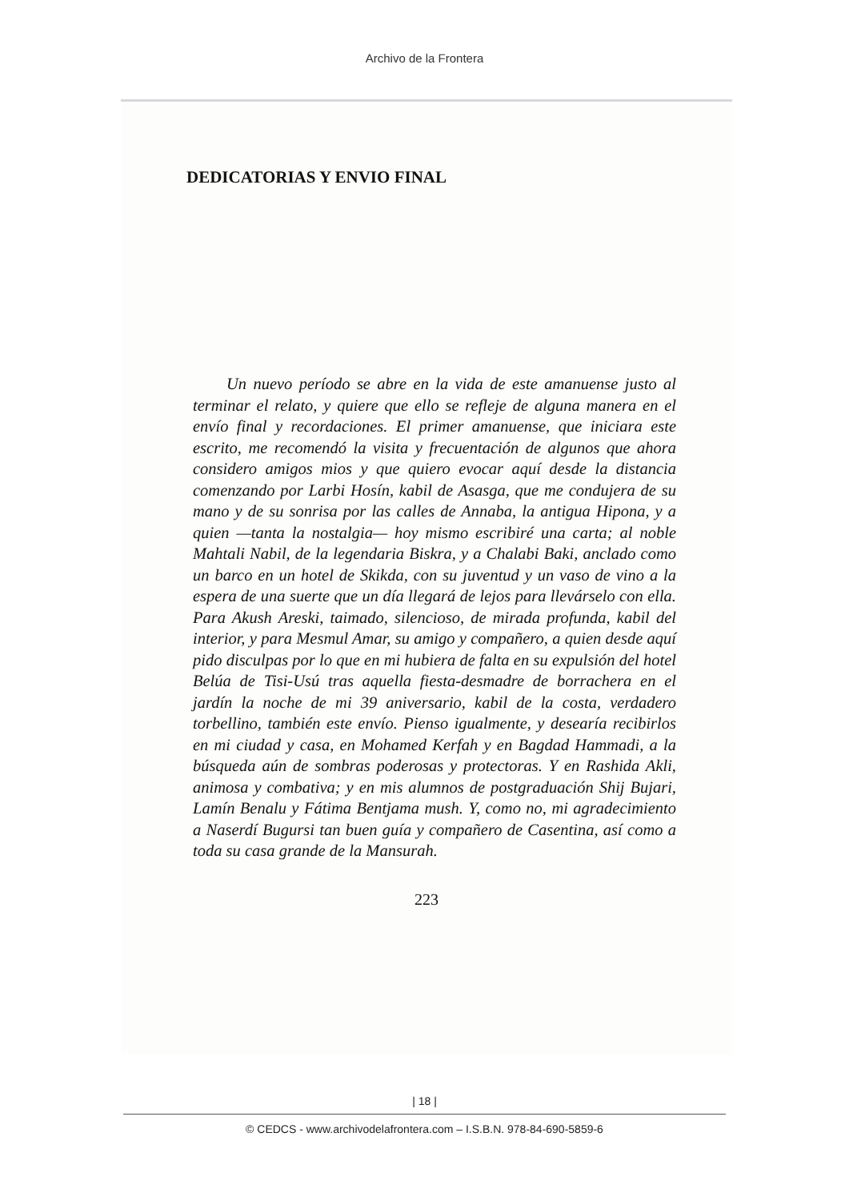Archivo de la Frontera
DEDICATORIAS Y ENVIO FINAL
Un nuevo período se abre en la vida de este amanuense justo al terminar el relato, y quiere que ello se refleje de alguna manera en el envío final y recordaciones. El primer amanuense, que iniciara este escrito, me recomendó la visita y frecuentación de algunos que ahora considero amigos mios y que quiero evocar aquí desde la distancia comenzando por Larbi Hosín, kabil de Asasga, que me condujera de su mano y de su sonrisa por las calles de Annaba, la antigua Hipona, y a quien —tanta la nostalgia— hoy mismo escribiré una carta; al noble Mahtali Nabil, de la legendaria Biskra, y a Chalabi Baki, anclado como un barco en un hotel de Skikda, con su juventud y un vaso de vino a la espera de una suerte que un día llegará de lejos para llevárselo con ella. Para Akush Areski, taimado, silencioso, de mirada profunda, kabil del interior, y para Mesmul Amar, su amigo y compañero, a quien desde aquí pido disculpas por lo que en mi hubiera de falta en su expulsión del hotel Belúa de Tisi-Usú tras aquella fiesta-desmadre de borrachera en el jardín la noche de mi 39 aniversario, kabil de la costa, verdadero torbellino, también este envío. Pienso igualmente, y desearía recibirlos en mi ciudad y casa, en Mohamed Kerfah y en Bagdad Hammadi, a la búsqueda aún de sombras poderosas y protectoras. Y en Rashida Akli, animosa y combativa; y en mis alumnos de postgraduación Shij Bujari, Lamín Benalu y Fátima Bentjama mush. Y, como no, mi agradecimiento a Naserdí Bugursi tan buen guía y compañero de Casentina, así como a toda su casa grande de la Mansurah.
223
| 18 |
© CEDCS - www.archivodelafrontera.com – I.S.B.N. 978-84-690-5859-6